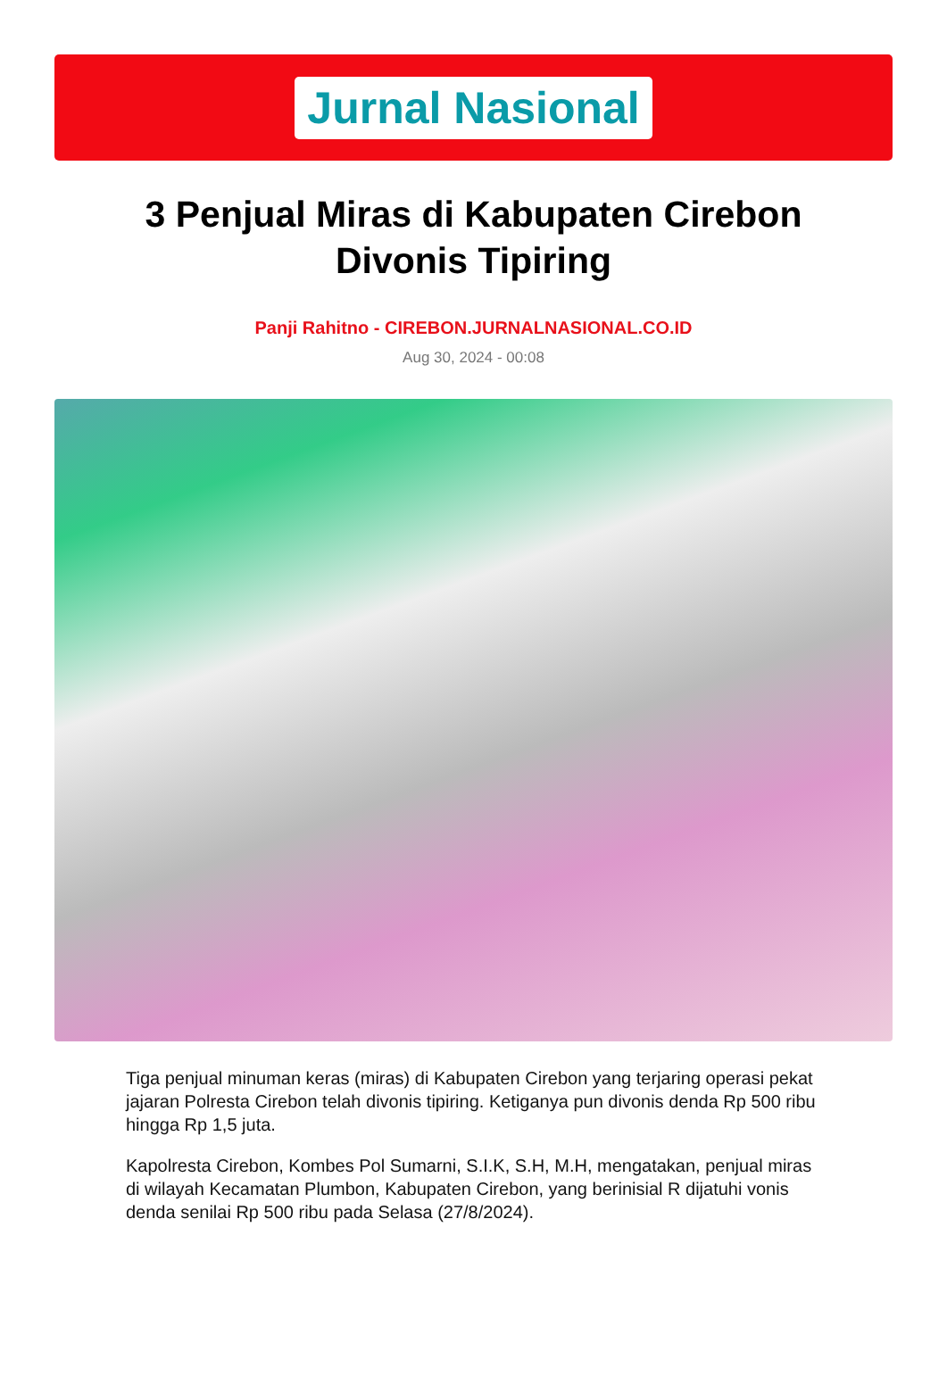Jurnal Nasional
3 Penjual Miras di Kabupaten Cirebon Divonis Tipiring
Panji Rahitno - CIREBON.JURNALNASIONAL.CO.ID
Aug 30, 2024 - 00:08
Tiga penjual minuman keras (miras) di Kabupaten Cirebon yang terjaring operasi pekat jajaran Polresta Cirebon telah divonis tipiring. Ketiganya pun divonis denda Rp 500 ribu hingga Rp 1,5 juta.
Kapolresta Cirebon, Kombes Pol Sumarni, S.I.K, S.H, M.H, mengatakan, penjual miras di wilayah Kecamatan Plumbon, Kabupaten Cirebon, yang berinisial R dijatuhi vonis denda senilai Rp 500 ribu pada Selasa (27/8/2024).